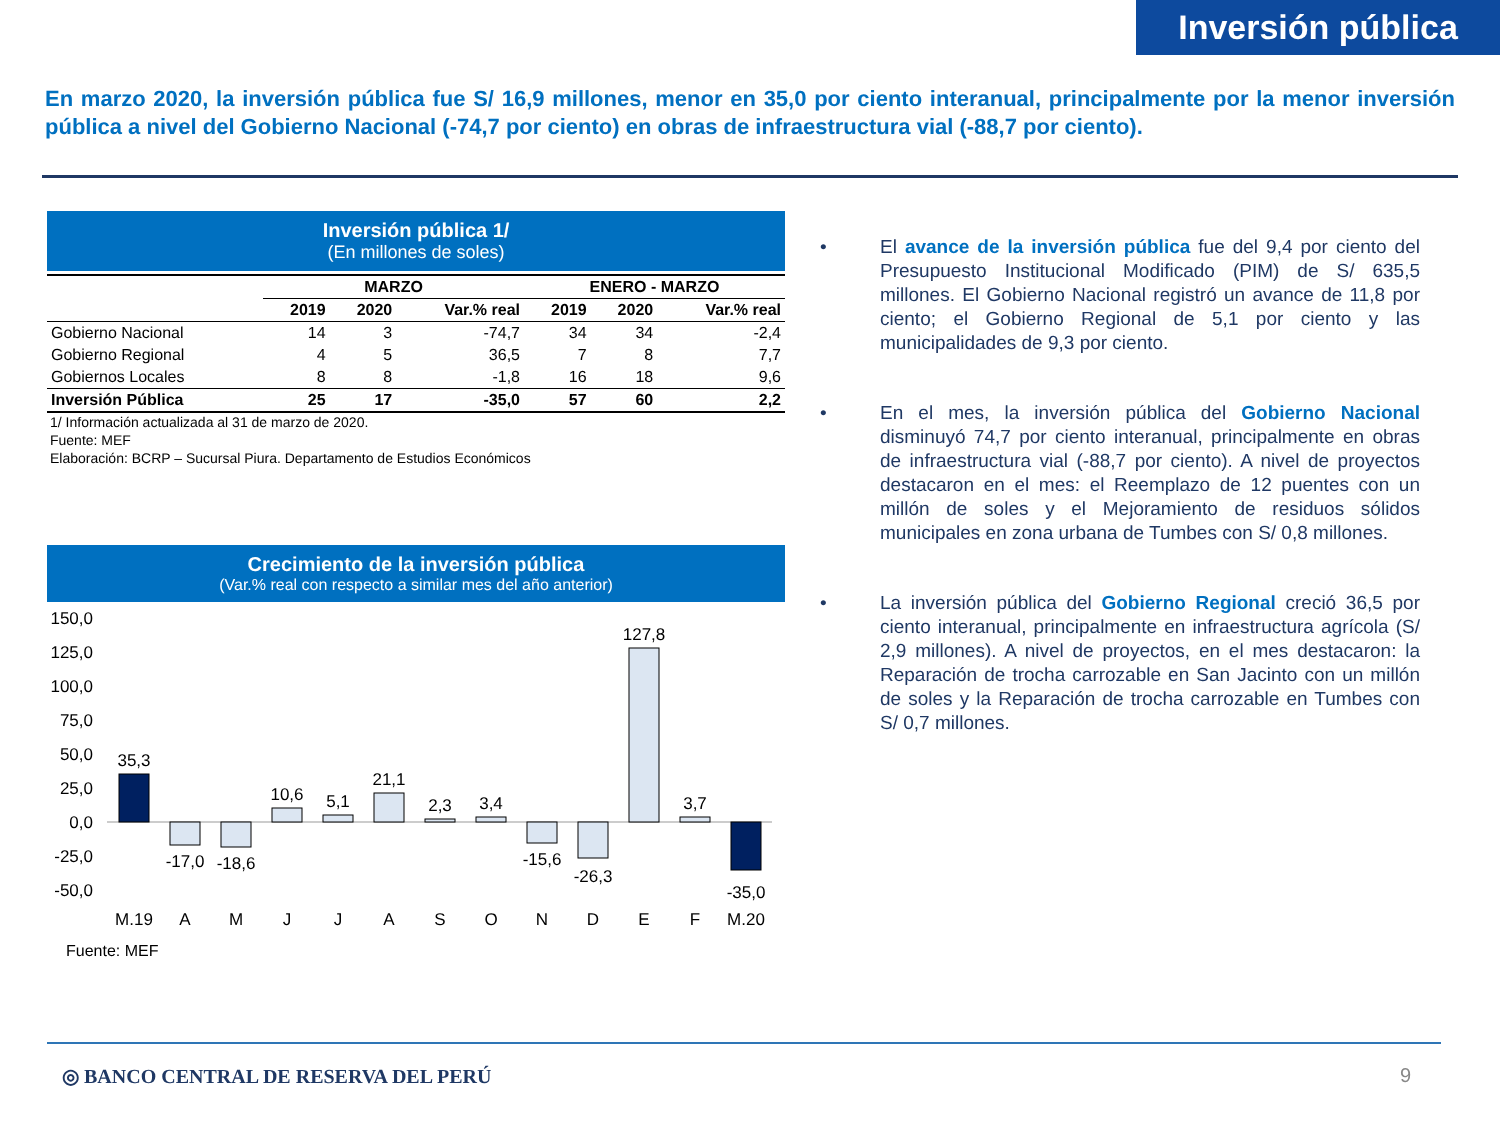Inversión pública
En marzo 2020, la inversión pública fue S/ 16,9 millones, menor en 35,0 por ciento interanual, principalmente por la menor inversión pública a nivel del Gobierno Nacional (-74,7 por ciento) en obras de infraestructura vial (-88,7 por ciento).
Inversión pública 1/
(En millones de soles)
| | MARZO | | | ENERO - MARZO | | |
| --- | --- | --- | --- | --- | --- | --- |
| | 2019 | 2020 | Var.% real | 2019 | 2020 | Var.% real |
| Gobierno Nacional | 14 | 3 | -74,7 | 34 | 34 | -2,4 |
| Gobierno Regional | 4 | 5 | 36,5 | 7 | 8 | 7,7 |
| Gobiernos Locales | 8 | 8 | -1,8 | 16 | 18 | 9,6 |
| Inversión Pública | 25 | 17 | -35,0 | 57 | 60 | 2,2 |
1/ Información actualizada al 31 de marzo de 2020.
Fuente: MEF
Elaboración: BCRP – Sucursal Piura. Departamento de Estudios Económicos
Crecimiento de la inversión pública
(Var.% real con respecto a similar mes del año anterior)
150,0
125,0
100,0
75,0
50,0
25,0
0,0
-25,0
-50,0
35,3
-17,0
-18,6
10,6
5,1
21,1
2,3
3,4
-15,6
-26,3
127,8
3,7
-35,0
M.19
A
M
J
J
A
S
O
N
D
E
F
M.20
Fuente: MEF
• El avance de la inversión pública fue del 9,4 por ciento del Presupuesto Institucional Modificado (PIM) de S/ 635,5 millones. El Gobierno Nacional registró un avance de 11,8 por ciento; el Gobierno Regional de 5,1 por ciento y las municipalidades de 9,3 por ciento.
• En el mes, la inversión pública del Gobierno Nacional disminuyó 74,7 por ciento interanual, principalmente en obras de infraestructura vial (-88,7 por ciento). A nivel de proyectos destacaron en el mes: el Reemplazo de 12 puentes con un millón de soles y el Mejoramiento de residuos sólidos municipales en zona urbana de Tumbes con S/ 0,8 millones.
• La inversión pública del Gobierno Regional creció 36,5 por ciento interanual, principalmente en infraestructura agrícola (S/ 2,9 millones). A nivel de proyectos, en el mes destacaron: la Reparación de trocha carrozable en San Jacinto con un millón de soles y la Reparación de trocha carrozable en Tumbes con S/ 0,7 millones.
◎ BANCO CENTRAL DE RESERVA DEL PERÚ 9